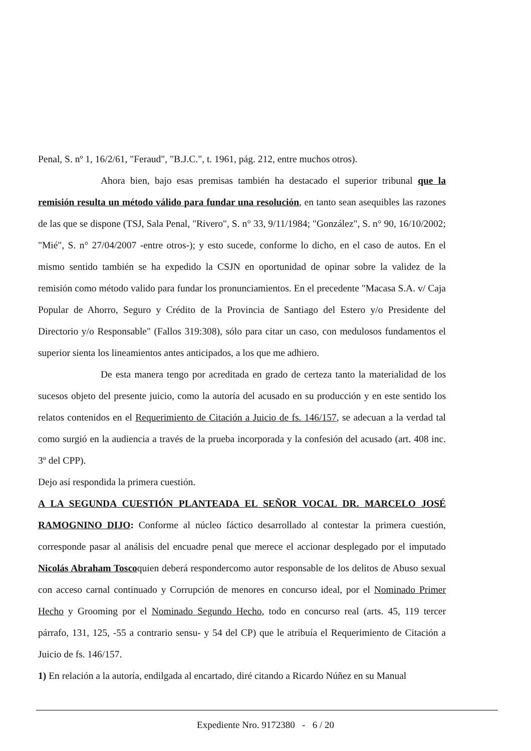Penal, S. nº 1, 16/2/61, "Feraud", "B.J.C.", t. 1961, pág. 212, entre muchos otros).
Ahora bien, bajo esas premisas también ha destacado el superior tribunal que la remisión resulta un método válido para fundar una resolución, en tanto sean asequibles las razones de las que se dispone (TSJ, Sala Penal, "Rivero", S. n° 33, 9/11/1984; "González", S. n° 90, 16/10/2002; "Mié", S. n° 27/04/2007 -entre otros-); y esto sucede, conforme lo dicho, en el caso de autos. En el mismo sentido también se ha expedido la CSJN en oportunidad de opinar sobre la validez de la remisión como método valido para fundar los pronunciamientos. En el precedente "Macasa S.A. v/ Caja Popular de Ahorro, Seguro y Crédito de la Provincia de Santiago del Estero y/o Presidente del Directorio y/o Responsable" (Fallos 319:308), sólo para citar un caso, con medulosos fundamentos el superior sienta los lineamientos antes anticipados, a los que me adhiero.
De esta manera tengo por acreditada en grado de certeza tanto la materialidad de los sucesos objeto del presente juicio, como la autoría del acusado en su producción y en este sentido los relatos contenidos en el Requerimiento de Citación a Juicio de fs. 146/157, se adecuan a la verdad tal como surgió en la audiencia a través de la prueba incorporada y la confesión del acusado (art. 408 inc. 3º del CPP).
Dejo así respondida la primera cuestión.
A LA SEGUNDA CUESTIÓN PLANTEADA EL SEÑOR VOCAL DR. MARCELO JOSÉ RAMOGNINO DIJO: Conforme al núcleo fáctico desarrollado al contestar la primera cuestión, corresponde pasar al análisis del encuadre penal que merece el accionar desplegado por el imputado Nicolás Abraham Toscoquien deberá respondercomo autor responsable de los delitos de Abuso sexual con acceso carnal continuado y Corrupción de menores en concurso ideal, por el Nominado Primer Hecho y Grooming por el Nominado Segundo Hecho, todo en concurso real (arts. 45, 119 tercer párrafo, 131, 125, -55 a contrario sensu- y 54 del CP) que le atribuía el Requerimiento de Citación a Juicio de fs. 146/157.
1) En relación a la autoría, endilgada al encartado, diré citando a Ricardo Núñez en su Manual
Expediente Nro. 9172380 - 6 / 20